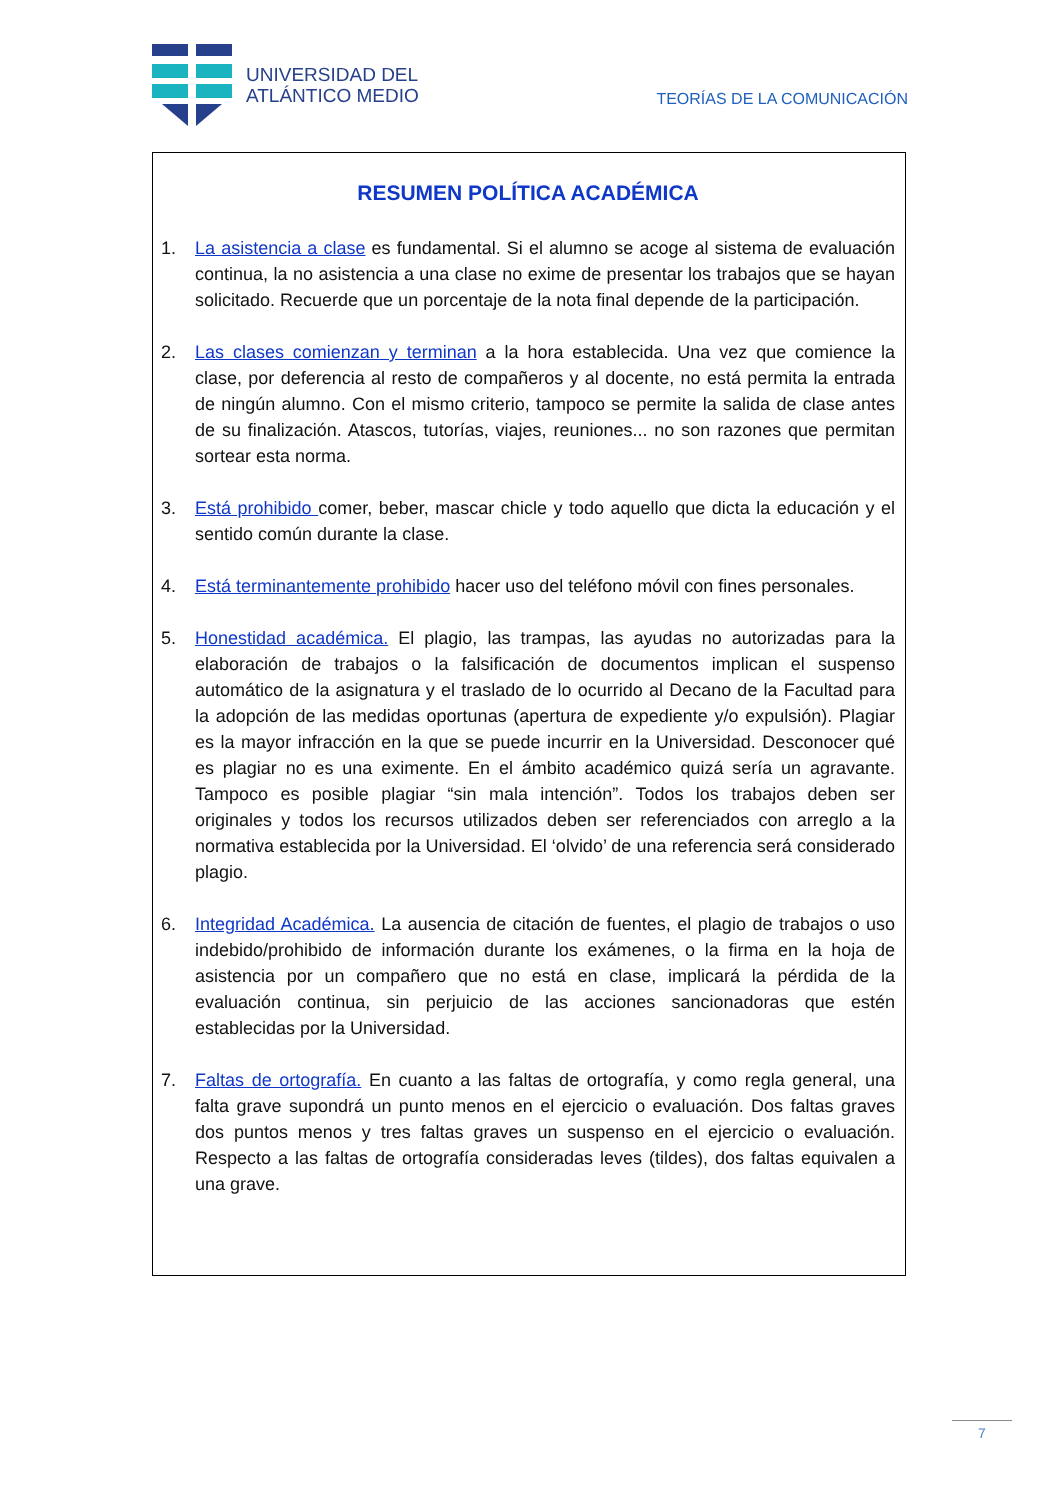UNIVERSIDAD DEL
ATLÁNTICO MEDIO
TEORÍAS DE LA COMUNICACIÓN
RESUMEN POLÍTICA ACADÉMICA
1. La asistencia a clase es fundamental. Si el alumno se acoge al sistema de evaluación continua, la no asistencia a una clase no exime de presentar los trabajos que se hayan solicitado. Recuerde que un porcentaje de la nota final depende de la participación.
2. Las clases comienzan y terminan a la hora establecida. Una vez que comience la clase, por deferencia al resto de compañeros y al docente, no está permita la entrada de ningún alumno. Con el mismo criterio, tampoco se permite la salida de clase antes de su finalización. Atascos, tutorías, viajes, reuniones... no son razones que permitan sortear esta norma.
3. Está prohibido comer, beber, mascar chicle y todo aquello que dicta la educación y el sentido común durante la clase.
4. Está terminantemente prohibido hacer uso del teléfono móvil con fines personales.
5. Honestidad académica. El plagio, las trampas, las ayudas no autorizadas para la elaboración de trabajos o la falsificación de documentos implican el suspenso automático de la asignatura y el traslado de lo ocurrido al Decano de la Facultad para la adopción de las medidas oportunas (apertura de expediente y/o expulsión). Plagiar es la mayor infracción en la que se puede incurrir en la Universidad. Desconocer qué es plagiar no es una eximente. En el ámbito académico quizá sería un agravante. Tampoco es posible plagiar “sin mala intención”. Todos los trabajos deben ser originales y todos los recursos utilizados deben ser referenciados con arreglo a la normativa establecida por la Universidad. El ‘olvido’ de una referencia será considerado plagio.
6. Integridad Académica. La ausencia de citación de fuentes, el plagio de trabajos o uso indebido/prohibido de información durante los exámenes, o la firma en la hoja de asistencia por un compañero que no está en clase, implicará la pérdida de la evaluación continua, sin perjuicio de las acciones sancionadoras que estén establecidas por la Universidad.
7. Faltas de ortografía. En cuanto a las faltas de ortografía, y como regla general, una falta grave supondrá un punto menos en el ejercicio o evaluación. Dos faltas graves dos puntos menos y tres faltas graves un suspenso en el ejercicio o evaluación. Respecto a las faltas de ortografía consideradas leves (tildes), dos faltas equivalen a una grave.
7